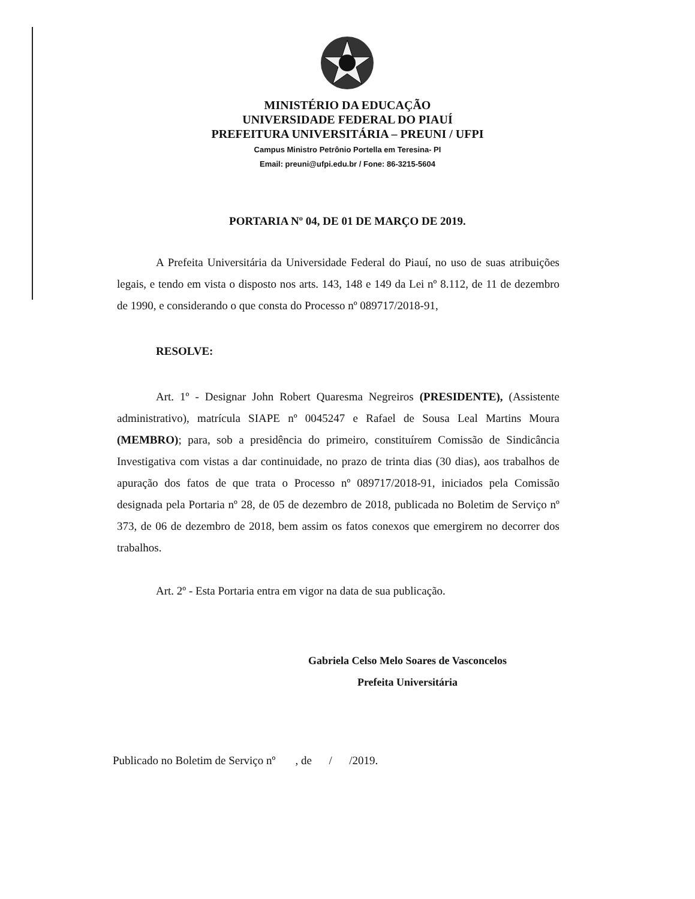MINISTÉRIO DA EDUCAÇÃO
UNIVERSIDADE FEDERAL DO PIAUÍ
PREFEITURA UNIVERSITÁRIA – PREUNI / UFPI
Campus Ministro Petrônio Portella em Teresina- PI
Email: preuni@ufpi.edu.br / Fone: 86-3215-5604
PORTARIA Nº 04, DE 01 DE MARÇO DE 2019.
A Prefeita Universitária da Universidade Federal do Piauí, no uso de suas atribuições legais, e tendo em vista o disposto nos arts. 143, 148 e 149 da Lei nº 8.112, de 11 de dezembro de 1990, e considerando o que consta do Processo nº 089717/2018-91,
RESOLVE:
Art. 1º - Designar John Robert Quaresma Negreiros (PRESIDENTE), (Assistente administrativo), matrícula SIAPE nº 0045247 e Rafael de Sousa Leal Martins Moura (MEMBRO); para, sob a presidência do primeiro, constituírem Comissão de Sindicância Investigativa com vistas a dar continuidade, no prazo de trinta dias (30 dias), aos trabalhos de apuração dos fatos de que trata o Processo nº 089717/2018-91, iniciados pela Comissão designada pela Portaria nº 28, de 05 de dezembro de 2018, publicada no Boletim de Serviço nº 373, de 06 de dezembro de 2018, bem assim os fatos conexos que emergirem no decorrer dos trabalhos.
Art. 2º - Esta Portaria entra em vigor na data de sua publicação.
Gabriela Celso Melo Soares de Vasconcelos
Prefeita Universitária
Publicado no Boletim de Serviço nº , de / /2019.